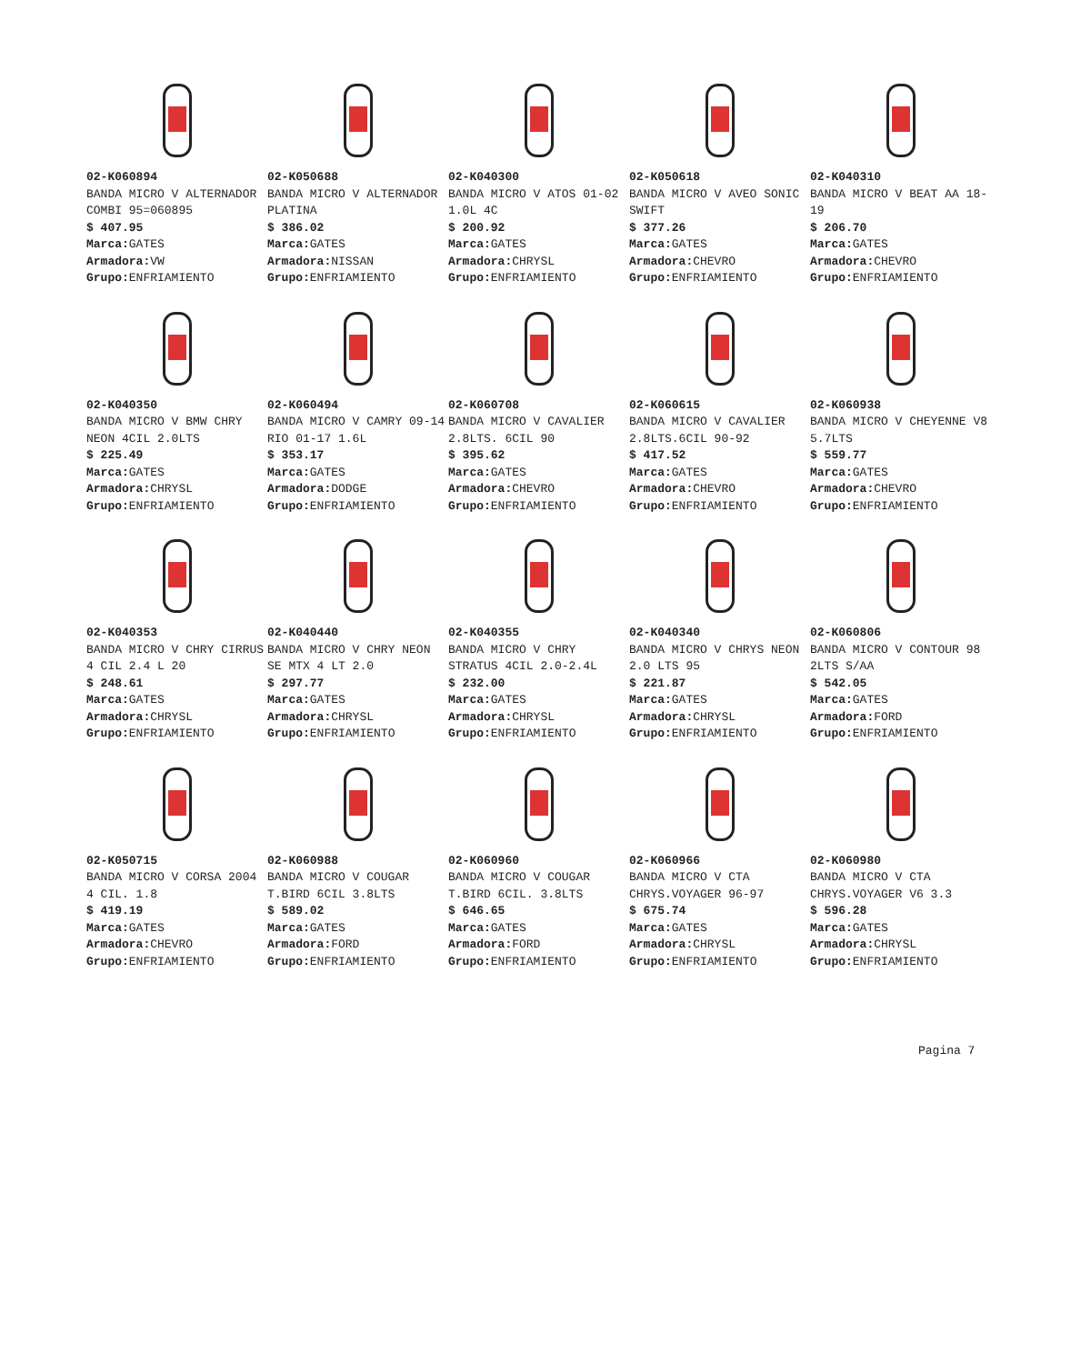02-K060894
BANDA MICRO V ALTERNADOR COMBI 95=060895
$ 407.95
Marca: GATES
Armadora: VW
Grupo: ENFRIAMIENTO
02-K050688
BANDA MICRO V ALTERNADOR PLATINA
$ 386.02
Marca: GATES
Armadora: NISSAN
Grupo: ENFRIAMIENTO
02-K040300
BANDA MICRO V ATOS 01-02 1.0L 4C
$ 200.92
Marca: GATES
Armadora: CHRYSL
Grupo: ENFRIAMIENTO
02-K050618
BANDA MICRO V AVEO SONIC SWIFT
$ 377.26
Marca: GATES
Armadora: CHEVRO
Grupo: ENFRIAMIENTO
02-K040310
BANDA MICRO V BEAT AA 18-19
$ 206.70
Marca: GATES
Armadora: CHEVRO
Grupo: ENFRIAMIENTO
02-K040350
BANDA MICRO V BMW CHRY NEON 4CIL 2.0LTS
$ 225.49
Marca: GATES
Armadora: CHRYSL
Grupo: ENFRIAMIENTO
02-K060494
BANDA MICRO V CAMRY 09-14 RIO 01-17 1.6L
$ 353.17
Marca: GATES
Armadora: DODGE
Grupo: ENFRIAMIENTO
02-K060708
BANDA MICRO V CAVALIER 2.8LTS. 6CIL 90
$ 395.62
Marca: GATES
Armadora: CHEVRO
Grupo: ENFRIAMIENTO
02-K060615
BANDA MICRO V CAVALIER 2.8LTS.6CIL 90-92
$ 417.52
Marca: GATES
Armadora: CHEVRO
Grupo: ENFRIAMIENTO
02-K060938
BANDA MICRO V CHEYENNE V8 5.7LTS
$ 559.77
Marca: GATES
Armadora: CHEVRO
Grupo: ENFRIAMIENTO
02-K040353
BANDA MICRO V CHRY CIRRUS 4 CIL 2.4 L 20
$ 248.61
Marca: GATES
Armadora: CHRYSL
Grupo: ENFRIAMIENTO
02-K040440
BANDA MICRO V CHRY NEON SE MTX 4 LT 2.0
$ 297.77
Marca: GATES
Armadora: CHRYSL
Grupo: ENFRIAMIENTO
02-K040355
BANDA MICRO V CHRY STRATUS 4CIL 2.0-2.4L
$ 232.00
Marca: GATES
Armadora: CHRYSL
Grupo: ENFRIAMIENTO
02-K040340
BANDA MICRO V CHRYS NEON 2.0 LTS 95
$ 221.87
Marca: GATES
Armadora: CHRYSL
Grupo: ENFRIAMIENTO
02-K060806
BANDA MICRO V CONTOUR 98 2LTS S/AA
$ 542.05
Marca: GATES
Armadora: FORD
Grupo: ENFRIAMIENTO
02-K050715
BANDA MICRO V CORSA 2004 4 CIL. 1.8
$ 419.19
Marca: GATES
Armadora: CHEVRO
Grupo: ENFRIAMIENTO
02-K060988
BANDA MICRO V COUGAR T.BIRD 6CIL 3.8LTS
$ 589.02
Marca: GATES
Armadora: FORD
Grupo: ENFRIAMIENTO
02-K060960
BANDA MICRO V COUGAR T.BIRD 6CIL. 3.8LTS
$ 646.65
Marca: GATES
Armadora: FORD
Grupo: ENFRIAMIENTO
02-K060966
BANDA MICRO V CTA CHRYS.VOYAGER 96-97
$ 675.74
Marca: GATES
Armadora: CHRYSL
Grupo: ENFRIAMIENTO
02-K060980
BANDA MICRO V CTA CHRYS.VOYAGER V6 3.3
$ 596.28
Marca: GATES
Armadora: CHRYSL
Grupo: ENFRIAMIENTO
Pagina 7